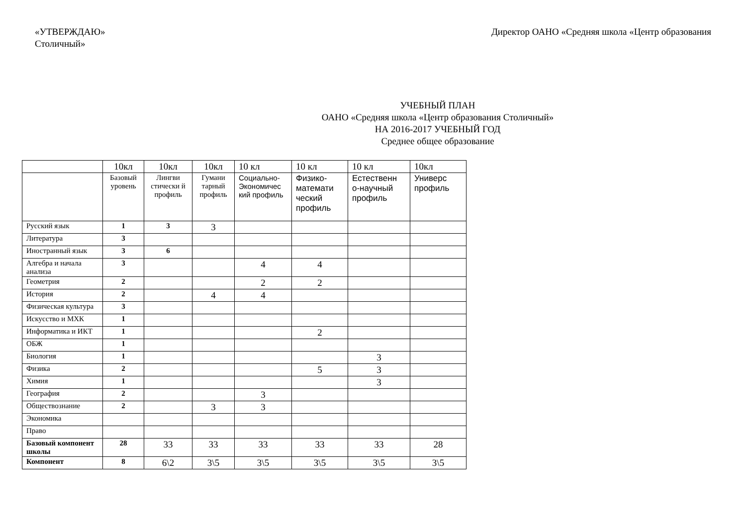«УТВЕРЖДАЮ»
Столичный»
Директор ОАНО «Средняя школа «Центр образования
УЧЕБНЫЙ ПЛАН
ОАНО «Средняя школа «Центр образования Столичный»
НА 2016-2017 УЧЕБНЫЙ ГОД
Среднее общее образование
| | 10кл | 10кл | 10кл | 10 кл | 10 кл | 10 кл | 10кл |
| | Базовый уровень | Лингви стически й профиль | Гумани тарный профиль | Социально-Экономичес кий профиль | Физико-математи ческий профиль | Естественн о-научный профиль | Универс профиль |
| Русский язык | 1 | 3 | 3 | | | | |
| Литература | 3 | | | | | | |
| Иностранный язык | 3 | 6 | | | | | |
| Алгебра и начала анализа | 3 | | | 4 | 4 | | |
| Геометрия | 2 | | | 2 | 2 | | |
| История | 2 | | 4 | 4 | | | |
| Физическая культура | 3 | | | | | | |
| Искусство и МХК | 1 | | | | | | |
| Информатика и ИКТ | 1 | | | | 2 | | |
| ОБЖ | 1 | | | | | | |
| Биология | 1 | | | | | 3 | |
| Физика | 2 | | | | 5 | 3 | |
| Химия | 1 | | | | | 3 | |
| География | 2 | | | 3 | | | |
| Обществознание | 2 | | 3 | 3 | | | |
| Экономика | | | | | | | |
| Право | | | | | | | |
| Базовый компонент школы | 28 | 33 | 33 | 33 | 33 | 33 | 28 |
| Компонент | 8 | 6\2 | 3\5 | 3\5 | 3\5 | 3\5 | 3\5 |